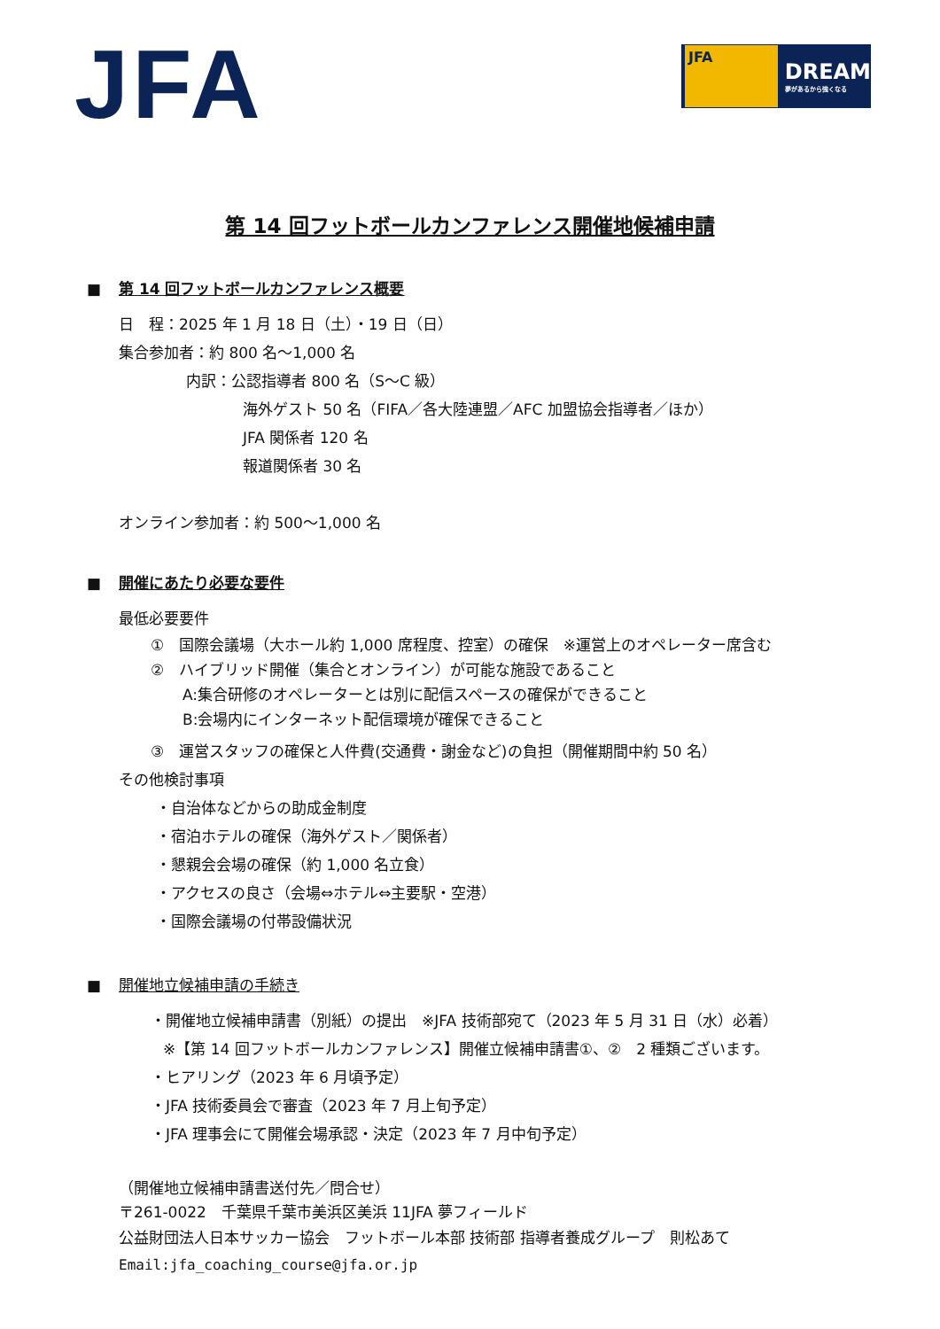JFA
JFA
DREAM
夢があるから強くなる
第 14 回フットボールカンファレンス開催地候補申請
■ 第 14 回フットボールカンファレンス概要
日　程：2025 年 1 月 18 日（土）・19 日（日）
集合参加者：約 800 名～1,000 名
内訳：公認指導者 800 名（S～C 級）
海外ゲスト 50 名（FIFA／各大陸連盟／AFC 加盟協会指導者／ほか）
JFA 関係者 120 名
報道関係者 30 名
オンライン参加者：約 500～1,000 名
■ 開催にあたり必要な要件
最低必要要件
①　国際会議場（大ホール約 1,000 席程度、控室）の確保　※運営上のオペレーター席含む
②　ハイブリッド開催（集合とオンライン）が可能な施設であること
A:集合研修のオペレーターとは別に配信スペースの確保ができること
B:会場内にインターネット配信環境が確保できること
③　運営スタッフの確保と人件費(交通費・謝金など)の負担（開催期間中約 50 名）
その他検討事項
・自治体などからの助成金制度
・宿泊ホテルの確保（海外ゲスト／関係者）
・懇親会会場の確保（約 1,000 名立食）
・アクセスの良さ（会場⇔ホテル⇔主要駅・空港）
・国際会議場の付帯設備状況
■ 開催地立候補申請の手続き
・開催地立候補申請書（別紙）の提出　※JFA 技術部宛て（2023 年 5 月 31 日（水）必着）
※【第 14 回フットボールカンファレンス】開催立候補申請書①、②　2 種類ございます。
・ヒアリング（2023 年 6 月頃予定）
・JFA 技術委員会で審査（2023 年 7 月上旬予定）
・JFA 理事会にて開催会場承認・決定（2023 年 7 月中旬予定）
（開催地立候補申請書送付先／問合せ）
〒261-0022　千葉県千葉市美浜区美浜 11JFA 夢フィールド
公益財団法人日本サッカー協会　フットボール本部 技術部 指導者養成グループ　則松あて
Email:jfa_coaching_course@jfa.or.jp